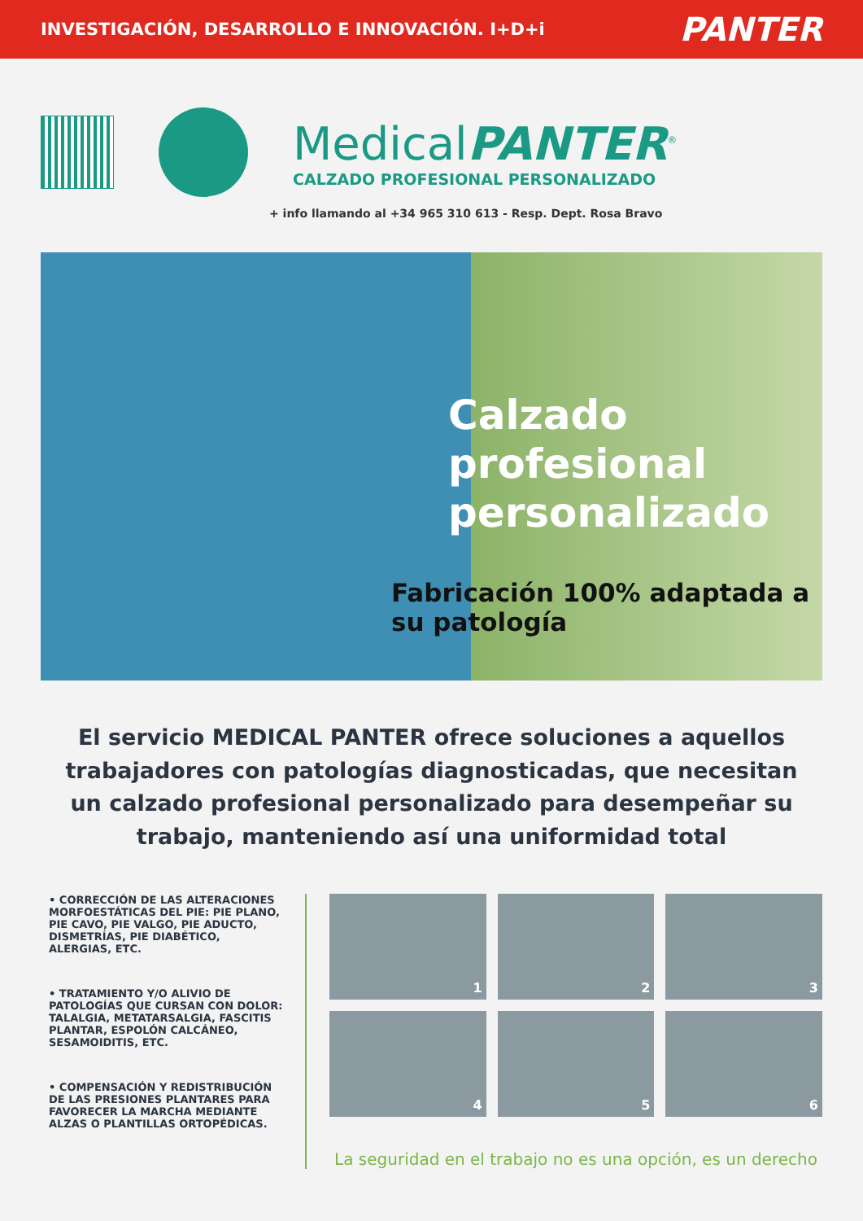INVESTIGACIÓN, DESARROLLO E INNOVACIÓN. I+D+i
PANTER
MedicalPANTER<sup>®</sup>
CALZADO PROFESIONAL PERSONALIZADO
+ info llamando al +34 965 310 613 - Resp. Dept. Rosa Bravo
Calzado profesional personalizado
Fabricación 100% adaptada a su patología
El servicio MEDICAL PANTER ofrece soluciones a aquellos trabajadores con patologías diagnosticadas, que necesitan un calzado profesional personalizado para desempeñar su trabajo, manteniendo así una uniformidad total
• CORRECCIÓN DE LAS ALTERACIONES MORFOESTÁTICAS DEL PIE: PIE PLANO, PIE CAVO, PIE VALGO, PIE ADUCTO, DISMETRÍAS, PIE DIABÉTICO, ALERGIAS, ETC.
• TRATAMIENTO Y/O ALIVIO DE PATOLOGÍAS QUE CURSAN CON DOLOR: TALALGIA, METATARSALGIA, FASCITIS PLANTAR, ESPOLÓN CALCÁNEO, SESAMOIDITIS, ETC.
• COMPENSACIÓN Y REDISTRIBUCIÓN DE LAS PRESIONES PLANTARES PARA FAVORECER LA MARCHA MEDIANTE ALZAS O PLANTILLAS ORTOPÉDICAS.
1
2
3
4
5
6
La seguridad en el trabajo no es una opción, es un derecho